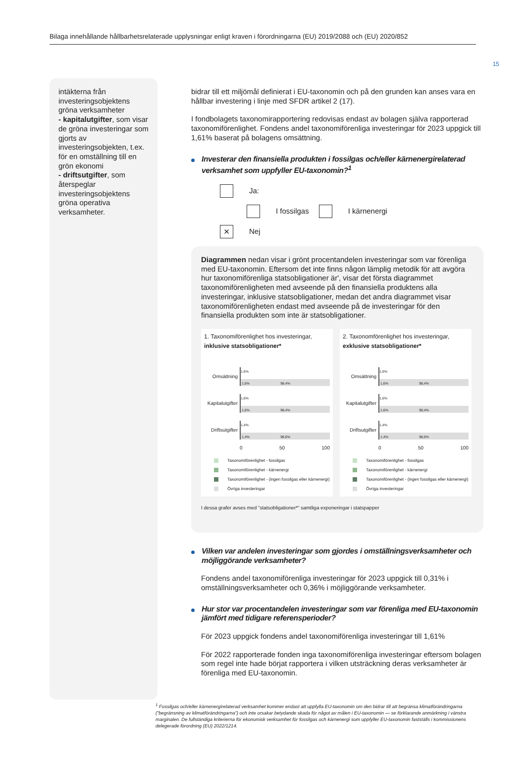15
Bilaga innehållande hållbarhetsrelaterade upplysningar enligt kraven i förordningarna (EU) 2019/2088 och (EU) 2020/852
intäkterna från investeringsobjektens gröna verksamheter
- kapitalutgifter, som visar de gröna investeringar som gjorts av investeringsobjekten, t.ex. för en omställning till en grön ekonomi
- driftsutgifter, som återspeglar investeringsobjektens gröna operativa verksamheter.
bidrar till ett miljömål definierat i EU-taxonomin och på den grunden kan anses vara en hållbar investering i linje med SFDR artikel 2 (17).
I fondbolagets taxonomirapportering redovisas endast av bolagen själva rapporterad taxonomiförenlighet. Fondens andel taxonomiförenliga investeringar för 2023 uppgick till 1,61% baserat på bolagens omsättning.
Investerar den finansiella produkten i fossilgas och/eller kärnenergirelaterad verksamhet som uppfyller EU-taxonomin?<sup>1</sup>
Ja:
I fossilgas I kärnenergi
× Nej
Diagrammen nedan visar i grönt procentandelen investeringar som var förenliga med EU-taxonomin. Eftersom det inte finns någon lämplig metodik för att avgöra hur taxonomiförenliga statsobligationer är', visar det första diagrammet taxonomiförenligheten med avseende på den finansiella produktens alla investeringar, inklusive statsobligationer, medan det andra diagrammet visar taxonomiförenligheten endast med avseende på de investeringar för den finansiella produkten som inte är statsobligationer.
1. Taxonomiförenlighet hos investeringar,
inklusive statsobligationer*
Omsättning
1,6%
1,6% 98,4%
Kapitalutgifter
1,6%
1,6% 98,4%
Driftsutgifter
1,4%
1,4% 98,6%
0 50 100
Taxonomiförenlighet - fossilgas
Taxonomiförenlighet - kärnenergi
Taxonomiförenlighet - (ingen fossilgas eller kärnenergi)
Övriga investeringar
2. Taxonomförenlighet hos investeringar,
exklusive statsobligationer*
Omsättning
1,6%
1,6% 98,4%
Kapitalutgifter
1,6%
1,6% 98,4%
Driftsutgifter
1,4%
1,4% 98,6%
0 50 100
Taxonomiförenlighet - fossilgas
Taxonomiförenlighet - kärnenergi
Taxonomiförenlighet - (ingen fossilgas eller kärnenergi)
Övriga investeringar
I dessa grafer avses med ”statsobligationer*” samtliga exponeringar i statspapper
Vilken var andelen investeringar som gjordes i omställningsverksamheter och möjliggörande verksamheter?
Fondens andel taxonomiförenliga investeringar för 2023 uppgick till 0,31% i omställningsverksamheter och 0,36% i möjliggörande verksamheter.
Hur stor var procentandelen investeringar som var förenliga med EU-taxonomin jämfört med tidigare referensperioder?
För 2023 uppgick fondens andel taxonomiförenliga investeringar till 1,61%
För 2022 rapporterade fonden inga taxonomiförenliga investeringar eftersom bolagen som regel inte hade börjat rapportera i vilken utsträckning deras verksamheter är förenliga med EU-taxonomin.
<sup>1</sup> Fossilgas och/eller kärnenergirelaterad verksamhet kommer endast att uppfylla EU-taxonomin om den bidrar till att begränsa klimatförändringarna (”begränsning av klimatförändringarna”) och inte orsakar betydande skada för något av målen i EU-taxonomin — se förklarande anmärkning i vänstra marginalen. De fullständiga kriterierna för ekonomisk verksamhet för fossilgas och kärnenergi som uppfyller EU-taxonomin fastställs i kommissionens delegerade förordning (EU) 2022/1214.